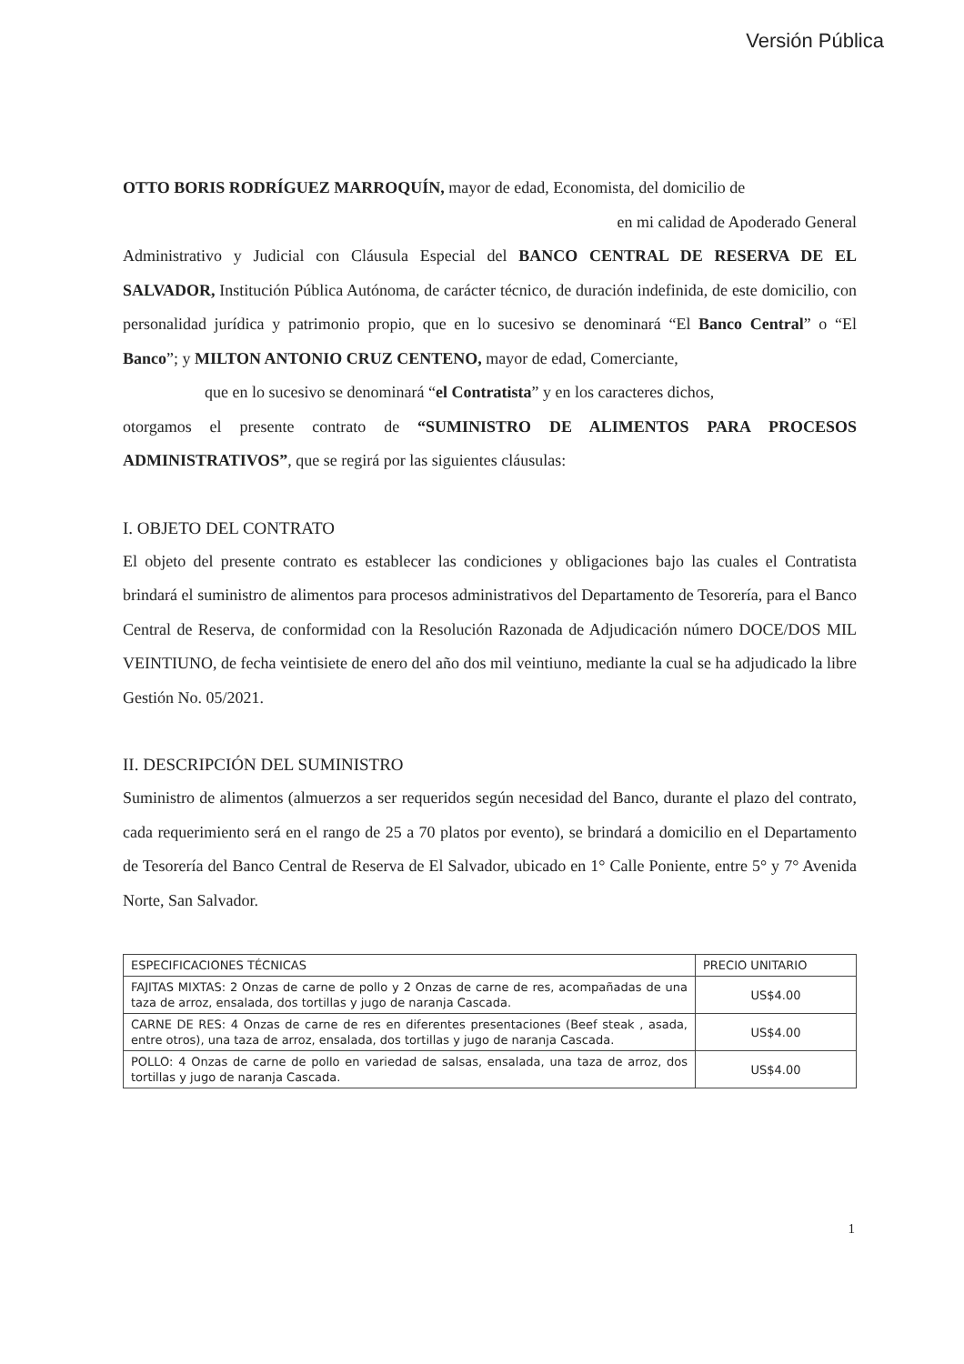Versión Pública
OTTO BORIS RODRÍGUEZ MARROQUÍN, mayor de edad, Economista, del domicilio de
en mi calidad de Apoderado General
Administrativo y Judicial con Cláusula Especial del BANCO CENTRAL DE RESERVA DE EL SALVADOR, Institución Pública Autónoma, de carácter técnico, de duración indefinida, de este domicilio, con personalidad jurídica y patrimonio propio, que en lo sucesivo se denominará “El Banco Central” o “El Banco”; y MILTON ANTONIO CRUZ CENTENO, mayor de edad, Comerciante,
que en lo sucesivo se denominará “el Contratista” y en los caracteres dichos,
otorgamos el presente contrato de “SUMINISTRO DE ALIMENTOS PARA PROCESOS ADMINISTRATIVOS”, que se regirá por las siguientes cláusulas:
I. OBJETO DEL CONTRATO
El objeto del presente contrato es establecer las condiciones y obligaciones bajo las cuales el Contratista brindará el suministro de alimentos para procesos administrativos del Departamento de Tesorería, para el Banco Central de Reserva, de conformidad con la Resolución Razonada de Adjudicación número DOCE/DOS MIL VEINTIUNO, de fecha veintisiete de enero del año dos mil veintiuno, mediante la cual se ha adjudicado la libre Gestión No. 05/2021.
II. DESCRIPCIÓN DEL SUMINISTRO
Suministro de alimentos (almuerzos a ser requeridos según necesidad del Banco, durante el plazo del contrato, cada requerimiento será en el rango de 25 a 70 platos por evento), se brindará a domicilio en el Departamento de Tesorería del Banco Central de Reserva de El Salvador, ubicado en 1° Calle Poniente, entre 5° y 7° Avenida Norte, San Salvador.
| ESPECIFICACIONES TÉCNICAS | PRECIO UNITARIO |
| --- | --- |
| FAJITAS MIXTAS: 2 Onzas de carne de pollo y 2 Onzas de carne de res, acompañadas de una taza de arroz, ensalada, dos tortillas y jugo de naranja Cascada. | US$4.00 |
| CARNE DE RES: 4 Onzas de carne de res en diferentes presentaciones (Beef steak , asada, entre otros), una taza de arroz, ensalada, dos tortillas y jugo de naranja Cascada. | US$4.00 |
| POLLO: 4 Onzas de carne de pollo en variedad de salsas, ensalada, una taza de arroz, dos tortillas y jugo de naranja Cascada. | US$4.00 |
1